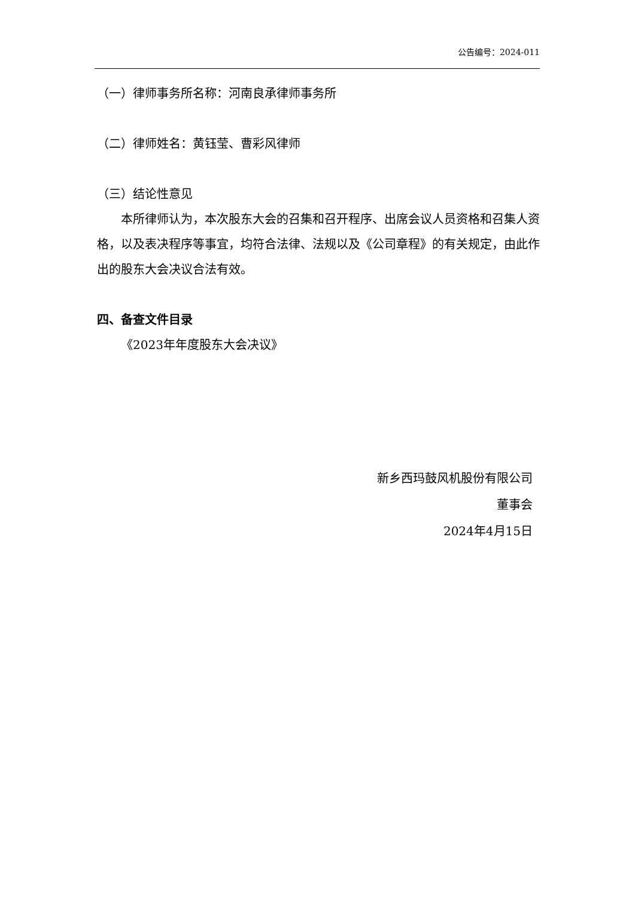公告编号：2024-011
（一）律师事务所名称：河南良承律师事务所
（二）律师姓名：黄钰莹、曹彩风律师
（三）结论性意见
本所律师认为，本次股东大会的召集和召开程序、出席会议人员资格和召集人资格，以及表决程序等事宜，均符合法律、法规以及《公司章程》的有关规定，由此作出的股东大会决议合法有效。
四、备查文件目录
《2023年年度股东大会决议》
新乡西玛鼓风机股份有限公司
董事会
2024年4月15日